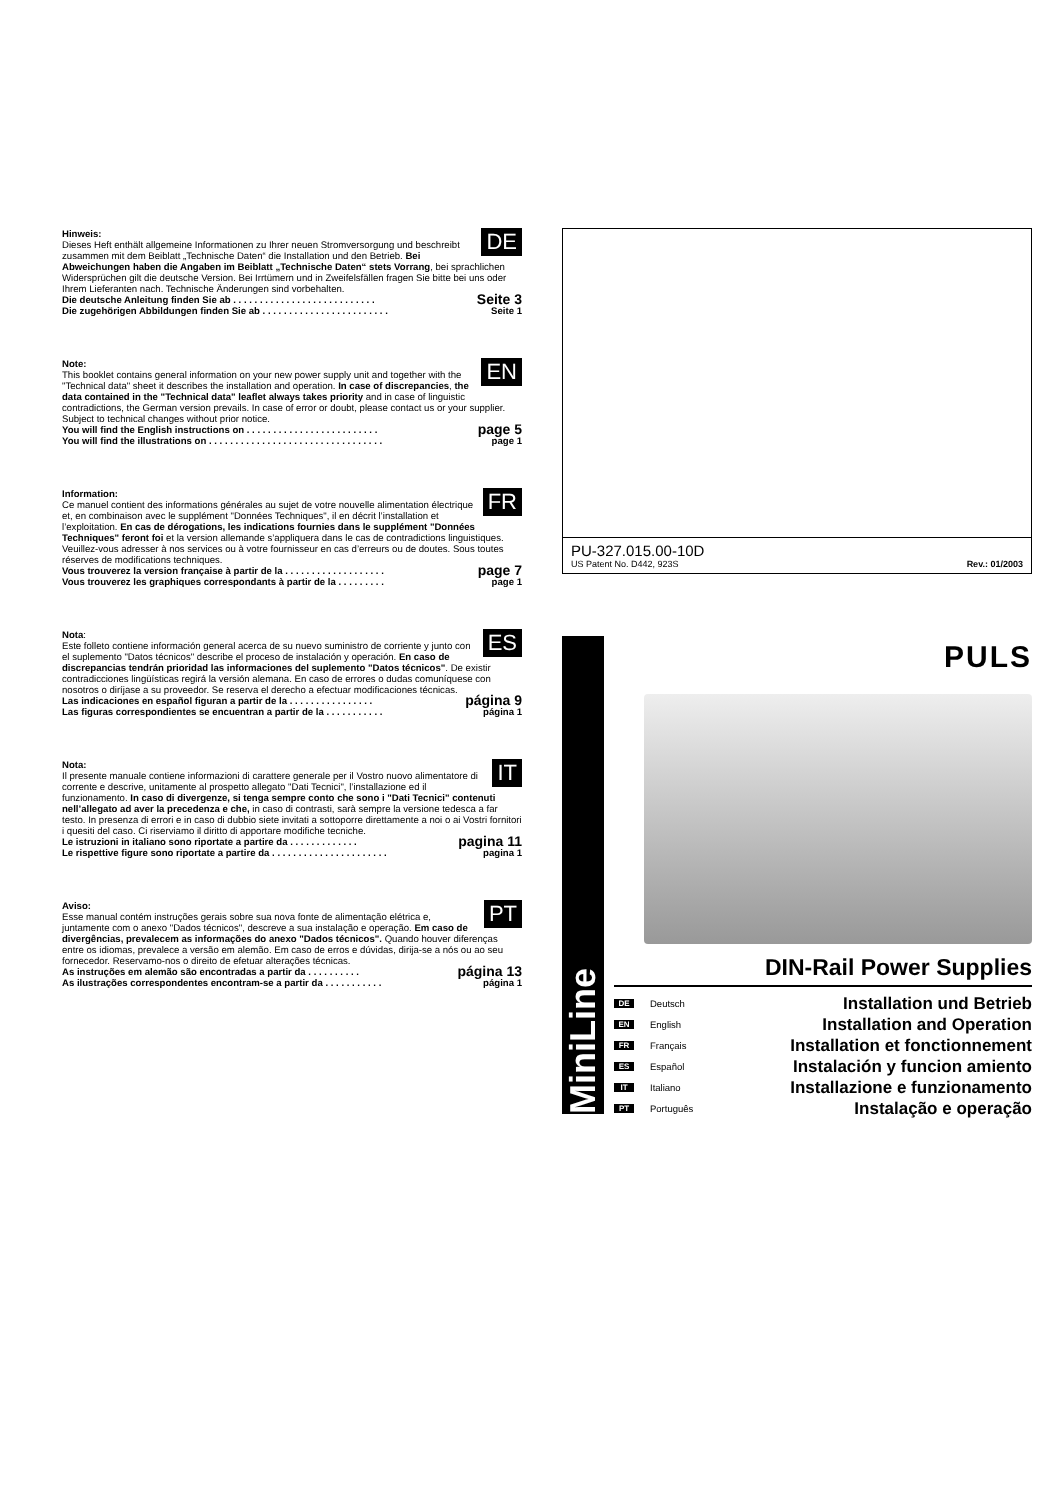DE Hinweis:
Dieses Heft enthält allgemeine Informationen zu Ihrer neuen Stromversorgung und beschreibt zusammen mit dem Beiblatt „Technische Daten“ die Installation und den Betrieb. Bei Abweichungen haben die Angaben im Beiblatt „Technische Daten“ stets Vorrang, bei sprachlichen Widersprüchen gilt die deutsche Version. Bei Irrtümern und in Zweifelsfällen fragen Sie bitte bei uns oder Ihrem Lieferanten nach. Technische Änderungen sind vorbehalten.
Die deutsche Anleitung finden Sie ab . . . . . . . . . . . . . . . . . . . . . . . . . . . Seite 3
Die zugehörigen Abbildungen finden Sie ab . . . . . . . . . . . . . . . . . . . . . . . . Seite 1
EN Note:
This booklet contains general information on your new power supply unit and together with the "Technical data" sheet it describes the installation and operation. In case of discrepancies, the data contained in the "Technical data" leaflet always takes priority and in case of linguistic contradictions, the German version prevails. In case of error or doubt, please contact us or your supplier. Subject to technical changes without prior notice.
You will find the English instructions on . . . . . . . . . . . . . . . . . . . . . . . . . page 5
You will find the illustrations on . . . . . . . . . . . . . . . . . . . . . . . . . . . . . . . . . page 1
FR Information:
Ce manuel contient des informations générales au sujet de votre nouvelle alimentation électrique et, en combinaison avec le supplément "Données Techniques", il en décrit l’installation et l’exploitation. En cas de dérogations, les indications fournies dans le supplément "Données Techniques" feront foi et la version allemande s’appliquera dans le cas de contradictions linguistiques. Veuillez-vous adresser à nos services ou à votre fournisseur en cas d’erreurs ou de doutes. Sous toutes réserves de modifications techniques.
Vous trouverez la version française à partir de la . . . . . . . . . . . . . . . . . . . page 7
Vous trouverez les graphiques correspondants à partir de la . . . . . . . . . page 1
ES Nota:
Este folleto contiene información general acerca de su nuevo suministro de corriente y junto con el suplemento "Datos técnicos" describe el proceso de instalación y operación. En caso de discrepancias tendrán prioridad las informaciones del suplemento "Datos técnicos". De existir contradicciones lingüísticas regirá la versión alemana. En caso de errores o dudas comuníquese con nosotros o diríjase a su proveedor. Se reserva el derecho a efectuar modificaciones técnicas.
Las indicaciones en español figuran a partir de la . . . . . . . . . . . . . . . . página 9
Las figuras correspondientes se encuentran a partir de la . . . . . . . . . . . página 1
IT Nota:
Il presente manuale contiene informazioni di carattere generale per il Vostro nuovo alimentatore di corrente e descrive, unitamente al prospetto allegato "Dati Tecnici", l’installazione ed il funzionamento. In caso di divergenze, si tenga sempre conto che sono i "Dati Tecnici" contenuti nell’allegato ad aver la precedenza e che, in caso di contrasti, sarà sempre la versione tedesca a far testo. In presenza di errori e in caso di dubbio siete invitati a sottoporre direttamente a noi o ai Vostri fornitori i quesiti del caso. Ci riserviamo il diritto di apportare modifiche tecniche.
Le istruzioni in italiano sono riportate a partire da . . . . . . . . . . . . . pagina 11
Le rispettive figure sono riportate a partire da . . . . . . . . . . . . . . . . . . . . . . pagina 1
PT Aviso:
Esse manual contém instruções gerais sobre sua nova fonte de alimentação elétrica e, juntamente com o anexo "Dados técnicos", descreve a sua instalação e operação. Em caso de divergências, prevalecem as informações do anexo "Dados técnicos". Quando houver diferenças entre os idiomas, prevalece a versão em alemão. Em caso de erros e dúvidas, dirija-se a nós ou ao seu fornecedor. Reservamo-nos o direito de efetuar alterações técnicas.
As instruções em alemão são encontradas a partir da . . . . . . . . . . página 13
As ilustrações correspondentes encontram-se a partir da . . . . . . . . . . . página 1
PU-327.015.00-10D
US Patent No. D442, 923S Rev.: 01/2003
MiniLine
PULS
DIN-Rail Power Supplies
DE Deutsch Installation und Betrieb
EN English Installation and Operation
FR Français Installation et fonctionnement
ES Español Instalación y funcion amiento
IT Italiano Installazione e funzionamento
PT Português Instalação e operação